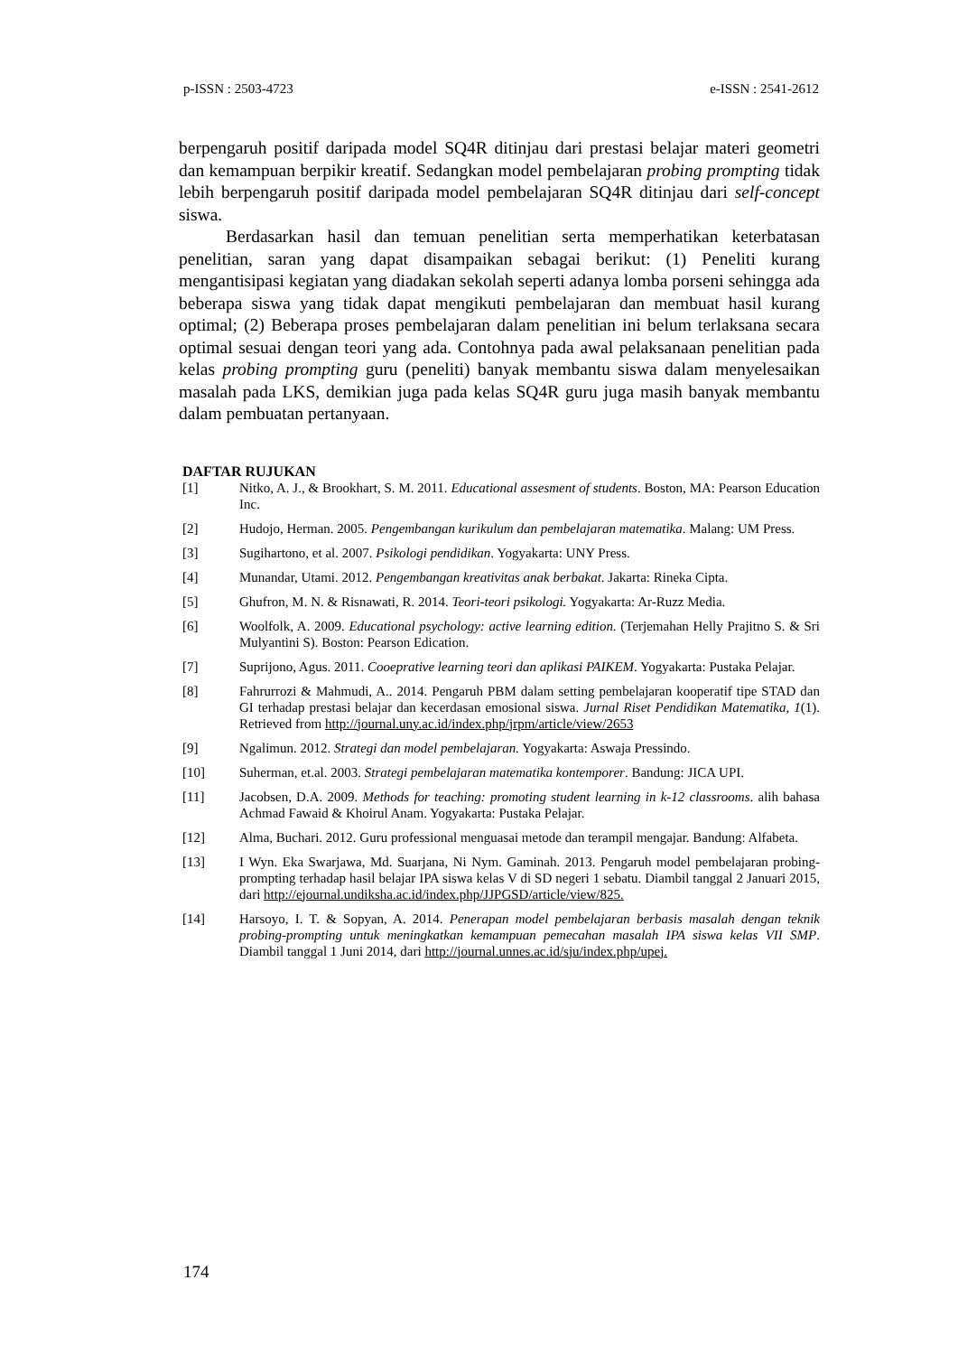p-ISSN : 2503-4723 e-ISSN : 2541-2612
berpengaruh positif daripada model SQ4R ditinjau dari prestasi belajar materi geometri dan kemampuan berpikir kreatif. Sedangkan model pembelajaran probing prompting tidak lebih berpengaruh positif daripada model pembelajaran SQ4R ditinjau dari self-concept siswa.
Berdasarkan hasil dan temuan penelitian serta memperhatikan keterbatasan penelitian, saran yang dapat disampaikan sebagai berikut: (1) Peneliti kurang mengantisipasi kegiatan yang diadakan sekolah seperti adanya lomba porseni sehingga ada beberapa siswa yang tidak dapat mengikuti pembelajaran dan membuat hasil kurang optimal; (2) Beberapa proses pembelajaran dalam penelitian ini belum terlaksana secara optimal sesuai dengan teori yang ada. Contohnya pada awal pelaksanaan penelitian pada kelas probing prompting guru (peneliti) banyak membantu siswa dalam menyelesaikan masalah pada LKS, demikian juga pada kelas SQ4R guru juga masih banyak membantu dalam pembuatan pertanyaan.
DAFTAR RUJUKAN
[1] Nitko, A. J., & Brookhart, S. M. 2011. Educational assesment of students. Boston, MA: Pearson Education Inc.
[2] Hudojo, Herman. 2005. Pengembangan kurikulum dan pembelajaran matematika. Malang: UM Press.
[3] Sugihartono, et al. 2007. Psikologi pendidikan. Yogyakarta: UNY Press.
[4] Munandar, Utami. 2012. Pengembangan kreativitas anak berbakat. Jakarta: Rineka Cipta.
[5] Ghufron, M. N. & Risnawati, R. 2014. Teori-teori psikologi. Yogyakarta: Ar-Ruzz Media.
[6] Woolfolk, A. 2009. Educational psychology: active learning edition. (Terjemahan Helly Prajitno S. & Sri Mulyantini S). Boston: Pearson Edication.
[7] Suprijono, Agus. 2011. Cooeprative learning teori dan aplikasi PAIKEM. Yogyakarta: Pustaka Pelajar.
[8] Fahrurrozi & Mahmudi, A.. 2014. Pengaruh PBM dalam setting pembelajaran kooperatif tipe STAD dan GI terhadap prestasi belajar dan kecerdasan emosional siswa. Jurnal Riset Pendidikan Matematika, 1(1). Retrieved from http://journal.uny.ac.id/index.php/jrpm/article/view/2653
[9] Ngalimun. 2012. Strategi dan model pembelajaran. Yogyakarta: Aswaja Pressindo.
[10] Suherman, et.al. 2003. Strategi pembelajaran matematika kontemporer. Bandung: JICA UPI.
[11] Jacobsen, D.A. 2009. Methods for teaching: promoting student learning in k-12 classrooms. alih bahasa Achmad Fawaid & Khoirul Anam. Yogyakarta: Pustaka Pelajar.
[12] Alma, Buchari. 2012. Guru professional menguasai metode dan terampil mengajar. Bandung: Alfabeta.
[13] I Wyn. Eka Swarjawa, Md. Suarjana, Ni Nym. Gaminah. 2013. Pengaruh model pembelajaran probing-prompting terhadap hasil belajar IPA siswa kelas V di SD negeri 1 sebatu. Diambil tanggal 2 Januari 2015, dari http://ejournal.undiksha.ac.id/index.php/JJPGSD/article/view/825.
[14] Harsoyo, I. T. & Sopyan, A. 2014. Penerapan model pembelajaran berbasis masalah dengan teknik probing-prompting untuk meningkatkan kemampuan pemecahan masalah IPA siswa kelas VII SMP. Diambil tanggal 1 Juni 2014, dari http://journal.unnes.ac.id/sju/index.php/upej.
174